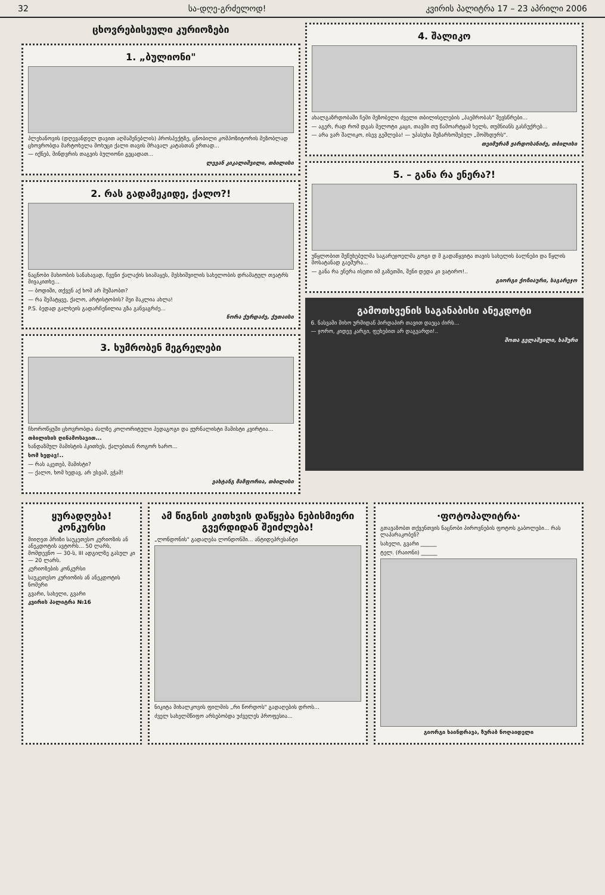32 სა-დღე-გრძელოდ! კვირის პალიტრა 17 – 23 აპრილი 2006
ცხოვრებისეული კურიოზები
1. „ბულიონი"
პლეხანოვის (დღევანდელ დავით აღმაშენებლის) პროსპექტზე, ცნობილი კომპოზიტორის მეზობლად ცხოვრობდა მარტოხელა მოხუცი ქალი თავის მრავალ კატასთან ერთად...
— იქნებ, მინდვრის თაგვის ბულიონი გეცადათ...
ლევან კიკალიშვილი, თბილისი
2. რას გადამეკიდე, ქალო?!
ნაცნობი მახიობის სანახავად, ჩვენი ქალაქის სიამაყეს, მესხიშვილის სახელობის დრამატულ თეატრს მივაკითხე...
— ბოდიში, თქვენ აქ ხომ არ მუშაობთ?
— რა შემატყვე, ქალო, არტისტობის? მეი მაკლია ახლა!
P.S. ბედად გალხეის გადარჩენილია გზა განვაგრძე...
ნორა ქურდაძე, ქუთაისი
3. ხუმრობენ მეგრელები
ჩხოროწყუში ცხოვრობდა ძალზე კოლორიტული პედაგოგი და ჟურნალისტი მამისტი კვირტია...
თბილისის ღინამოსავით...
ხანდაზმულ მამისტის ჰკითხეს, ქალებთან როგორ ხარო...
ხომ ხედავ!..
— რას აკეთებ, მამისტი?
— ქალო, ხომ ხედავ, არ ესვამ, ვჭამ!
ვახტანგ მამფორია, თბილისი
4. შალიკო
ახალგაზრდობაში ჩემი მეზობელი ძველი თბილისელების „პაემრობას" შევსწრები...
— აგერ, რად რომ დგას მელოტი კაცი, თავში თუ წამოარტყამ ხელს, თუმნიანს გასჩუქრებ...
— არა ვარ შალიკო, ისევ გეშლება! — უპასუხა შეზარხოშებულ „მომხდურს".
თეიმურაზ ჟარდოსანიძე, თბილისი
5. – განა რა ენერა?!
უწყლობით შეწუხებულმა საგარეჯოელმა გოგი დ მ გადაწყვიტა თავის სახელის ბალნები და წყლის მოსატანად გაეშურა...
— განა რა ენერა ისეთი იმ გაზეთში, შენი დედა კი ვატირო!..
გიორგი ქოჩიაური, საგარეჯო
გამოთხვენის საგანაბისი ანეკდოტი
6. ნასვამი მიხო ურმიდან პირდაპირ თავით დაეცა ძირს...
— ჯორო, კიდევ კარგი, ფეხებით არ დაგვარდი!..
შოთა გელაშვილი, ხაშური
ყურადღება! კონკურსი
მიიღეთ პრიზი საუკეთესო კურიოზის ან ანეკდოტის ავტორს... 50 ლარს, მომდევნო — 30-ს, III ადგილზე გასულ კი — 20 ლარს.
კურიოზების კონკურსი
საუკეთესო კურიოზის ან ანეკდოტის ნომერი
გვარი, სახელი, გვარი
კვირის პალიტრა №16
ამ წიგნის კითხვის დაწყება ნებისმიერი გვერდიდან შეიძლება!
„ლონდონის" გადაღება ლონდონში... ანტიდეპრესანტი
ნიკიტა მიხალკოვის ფილმის „რი წორდოს" გადაღების დროს...
ძველ სახელმწიფო არსებობდა უძველეს პროფესია...
·ფოტოპალიტრა·
გთავაზობთ თქვენთვის ნაცნობი პიროვნების ფოტოს გაბოლები... რას ლაპარაკობენ?
სახელი, გვარი ______
ტელ. (რაიონი) ______
გიორგი ხაინდრავა, ზურაბ ნოღაიდელი